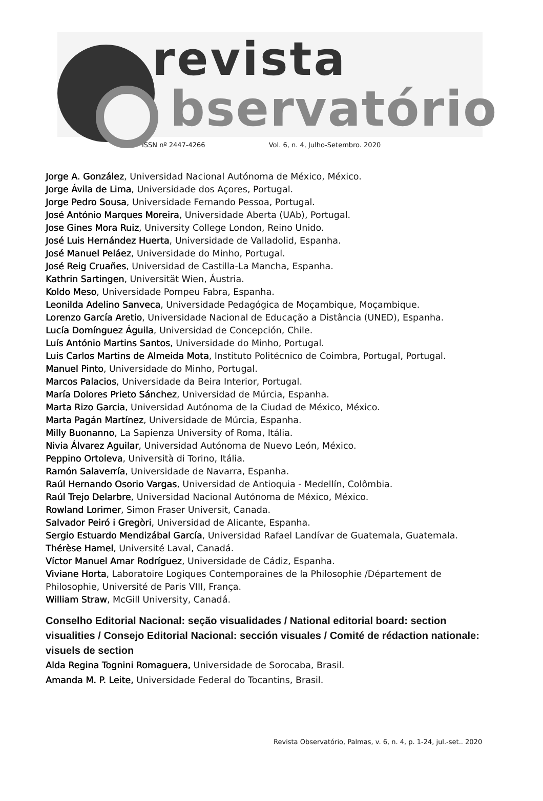revista
bservatório
ISSN nº 2447-4266 Vol. 6, n. 4, Julho-Setembro. 2020
Jorge A. González, Universidad Nacional Autónoma de México, México.
Jorge Ávila de Lima, Universidade dos Açores, Portugal.
Jorge Pedro Sousa, Universidade Fernando Pessoa, Portugal.
José António Marques Moreira, Universidade Aberta (UAb), Portugal.
Jose Gines Mora Ruiz, University College London, Reino Unido.
José Luis Hernández Huerta, Universidade de Valladolid, Espanha.
José Manuel Peláez, Universidade do Minho, Portugal.
José Reig Cruañes, Universidad de Castilla-La Mancha, Espanha.
Kathrin Sartingen, Universität Wien, Áustria.
Koldo Meso, Universidade Pompeu Fabra, Espanha.
Leonilda Adelino Sanveca, Universidade Pedagógica de Moçambique, Moçambique.
Lorenzo García Aretio, Universidade Nacional de Educação a Distância (UNED), Espanha.
Lucía Domínguez Águila, Universidad de Concepción, Chile.
Luís António Martins Santos, Universidade do Minho, Portugal.
Luis Carlos Martins de Almeida Mota, Instituto Politécnico de Coimbra, Portugal, Portugal.
Manuel Pinto, Universidade do Minho, Portugal.
Marcos Palacios, Universidade da Beira Interior, Portugal.
María Dolores Prieto Sánchez, Universidad de Múrcia, Espanha.
Marta Rizo Garcia, Universidad Autónoma de la Ciudad de México, México.
Marta Pagán Martínez, Universidade de Múrcia, Espanha.
Milly Buonanno, La Sapienza University of Roma, Itália.
Nivia Álvarez Aguilar, Universidad Autónoma de Nuevo León, México.
Peppino Ortoleva, Università di Torino, Itália.
Ramón Salaverría, Universidade de Navarra, Espanha.
Raúl Hernando Osorio Vargas, Universidad de Antioquia - Medellín, Colômbia.
Raúl Trejo Delarbre, Universidad Nacional Autónoma de México, México.
Rowland Lorimer, Simon Fraser Universit, Canada.
Salvador Peiró i Gregòri, Universidad de Alicante, Espanha.
Sergio Estuardo Mendizábal García, Universidad Rafael Landívar de Guatemala, Guatemala.
Thérèse Hamel, Université Laval, Canadá.
Víctor Manuel Amar Rodríguez, Universidade de Cádiz, Espanha.
Viviane Horta, Laboratoire Logiques Contemporaines de la Philosophie /Département de Philosophie, Université de Paris VIII, França.
William Straw, McGill University, Canadá.
Conselho Editorial Nacional: seção visualidades / National editorial board: section visualities / Consejo Editorial Nacional: sección visuales / Comité de rédaction nationale: visuels de section
Alda Regina Tognini Romaguera, Universidade de Sorocaba, Brasil.
Amanda M. P. Leite, Universidade Federal do Tocantins, Brasil.
Revista Observatório, Palmas, v. 6, n. 4, p. 1-24, jul.-set.. 2020